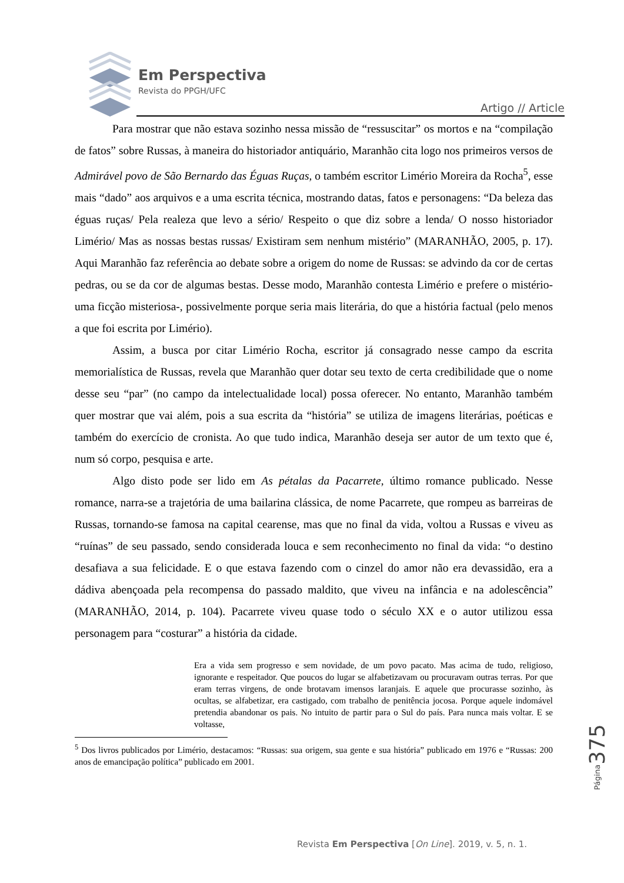Em Perspectiva
Revista do PPGH/UFC
Artigo // Article
Para mostrar que não estava sozinho nessa missão de “ressuscitar” os mortos e na “compilação de fatos” sobre Russas, à maneira do historiador antiquário, Maranhão cita logo nos primeiros versos de Admirável povo de São Bernardo das Éguas Ruças, o também escritor Limério Moreira da Rocha<sup>5</sup>, esse mais “dado” aos arquivos e a uma escrita técnica, mostrando datas, fatos e personagens: “Da beleza das éguas ruças/ Pela realeza que levo a sério/ Respeito o que diz sobre a lenda/ O nosso historiador Limério/ Mas as nossas bestas russas/ Existiram sem nenhum mistério” (MARANHÃO, 2005, p. 17). Aqui Maranhão faz referência ao debate sobre a origem do nome de Russas: se advindo da cor de certas pedras, ou se da cor de algumas bestas. Desse modo, Maranhão contesta Limério e prefere o mistério-uma ficção misteriosa-, possivelmente porque seria mais literária, do que a história factual (pelo menos a que foi escrita por Limério).
Assim, a busca por citar Limério Rocha, escritor já consagrado nesse campo da escrita memorialística de Russas, revela que Maranhão quer dotar seu texto de certa credibilidade que o nome desse seu “par” (no campo da intelectualidade local) possa oferecer. No entanto, Maranhão também quer mostrar que vai além, pois a sua escrita da “história” se utiliza de imagens literárias, poéticas e também do exercício de cronista. Ao que tudo indica, Maranhão deseja ser autor de um texto que é, num só corpo, pesquisa e arte.
Algo disto pode ser lido em As pétalas da Pacarrete, último romance publicado. Nesse romance, narra-se a trajetória de uma bailarina clássica, de nome Pacarrete, que rompeu as barreiras de Russas, tornando-se famosa na capital cearense, mas que no final da vida, voltou a Russas e viveu as “ruínas” de seu passado, sendo considerada louca e sem reconhecimento no final da vida: “o destino desafiava a sua felicidade. E o que estava fazendo com o cinzel do amor não era devassidão, era a dádiva abençoada pela recompensa do passado maldito, que viveu na infância e na adolescência” (MARANHÃO, 2014, p. 104). Pacarrete viveu quase todo o século XX e o autor utilizou essa personagem para “costurar” a história da cidade.
Era a vida sem progresso e sem novidade, de um povo pacato. Mas acima de tudo, religioso, ignorante e respeitador. Que poucos do lugar se alfabetizavam ou procuravam outras terras. Por que eram terras virgens, de onde brotavam imensos laranjais. E aquele que procurasse sozinho, às ocultas, se alfabetizar, era castigado, com trabalho de penitência jocosa. Porque aquele indomável pretendia abandonar os pais. No intuito de partir para o Sul do país. Para nunca mais voltar. E se voltasse,
<sup>5</sup> Dos livros publicados por Limério, destacamos: “Russas: sua origem, sua gente e sua história” publicado em 1976 e “Russas: 200 anos de emancipação política” publicado em 2001.
Página 375
Revista Em Perspectiva [On Line]. 2019, v. 5, n. 1.